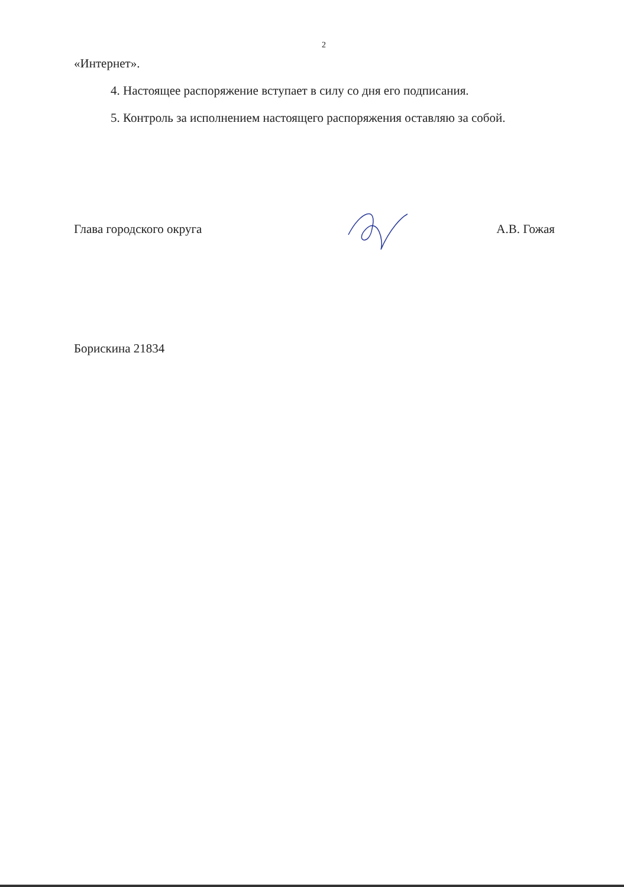2
«Интернет».
4. Настоящее распоряжение вступает в силу со дня его подписания.
5. Контроль за исполнением настоящего распоряжения оставляю за собой.
Глава городского округа А.В. Гожая
Борискина 21834